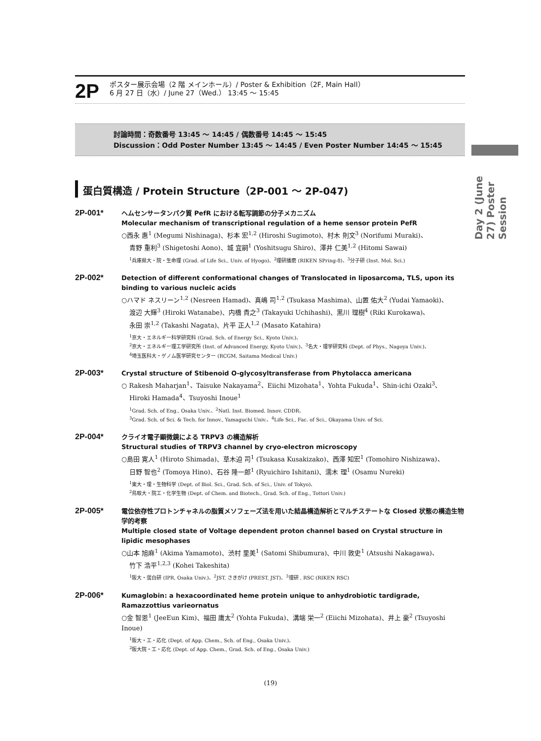2P
ポスター展示会場（2 階 メインホール）/ Poster & Exhibition（2F, Main Hall）
6 月 27 日（水）/ June 27（Wed.） 13:45 ～ 15:45
討論時間：奇数番号 13:45 ～ 14:45 / 偶数番号 14:45 ～ 15:45
Discussion：Odd Poster Number 13:45 ～ 14:45 / Even Poster Number 14:45 ～ 15:45
Day 2 (June 27) Poster Session
蛋白質構造 / Protein Structure（2P-001 ～ 2P-047)
2P-001*
ヘムセンサータンパク質 PefR における転写調節の分子メカニズム
Molecular mechanism of transcriptional regulation of a heme sensor protein PefR
○西永 惠<sup>1</sup> (Megumi Nishinaga)、杉本 宏<sup>1,2</sup> (Hiroshi Sugimoto)、村木 則文<sup>3</sup> (Norifumi Muraki)、
青野 重利<sup>3</sup> (Shigetoshi Aono)、城 宜嗣<sup>1</sup> (Yoshitsugu Shiro)、澤井 仁美<sup>1,2</sup> (Hitomi Sawai)
<sup>1</sup> 兵庫県大・院・生命理 (Grad. of Life Sci., Univ. of Hyogo)、<sup>2</sup>理研播磨 (RIKEN SPring-8)、<sup>3</sup>分子研 (Inst. Mol. Sci.)
2P-002*
Detection of different conformational changes of Translocated in liposarcoma, TLS, upon its binding to various nucleic acids
○ハマド ネスリーン<sup>1,2</sup> (Nesreen Hamad)、真嶋 司<sup>1,2</sup> (Tsukasa Mashima)、山置 佑大<sup>2</sup> (Yudai Yamaoki)、
渡辺 大輝<sup>3</sup> (Hiroki Watanabe)、内橋 貴之<sup>3</sup> (Takayuki Uchihashi)、黒川 理樹<sup>4</sup> (Riki Kurokawa)、
永田 崇<sup>1,2</sup> (Takashi Nagata)、片平 正人<sup>1,2</sup> (Masato Katahira)
<sup>1</sup> 京大・エネルギー科学研究科 (Grad. Sch. of Energy Sci., Kyoto Univ.)、
<sup>2</sup> 京大・エネルギー理工学研究所 (Inst. of Advanced Energy, Kyoto Univ.)、<sup>3</sup>名大・理学研究科 (Dept. of Phys., Nagoya Univ.)、
<sup>4</sup> 埼玉医科大・ゲノム医学研究センター (RCGM, Saitama Medical Univ.)
2P-003*
Crystal structure of Stibenoid O-glycosyltransferase from Phytolacca americana
○ Rakesh Maharjan<sup>1</sup>、Taisuke Nakayama<sup>2</sup>、Eiichi Mizohata<sup>1</sup>、Yohta Fukuda<sup>1</sup>、Shin-ichi Ozaki<sup>3</sup>、
Hiroki Hamada<sup>4</sup>、Tsuyoshi Inoue<sup>1</sup>
<sup>1</sup> Grad. Sch. of Eng., Osaka Univ.、<sup>2</sup>Natl. Inst. Biomed. Innov. CDDR、
<sup>3</sup> Grad. Sch. of Sci. & Tech. for Innov., Yamaguchi Univ.、<sup>4</sup>Life Sci., Fac. of Sci., Okayama Univ. of Sci.
2P-004*
クライオ電子顕微鏡による TRPV3 の構造解析
Structural studies of TRPV3 channel by cryo-electron microscopy
○島田 寛人<sup>1</sup> (Hiroto Shimada)、草木迫 司<sup>1</sup> (Tsukasa Kusakizako)、西澤 知宏<sup>1</sup> (Tomohiro Nishizawa)、
日野 智也<sup>2</sup> (Tomoya Hino)、石谷 隆一郎<sup>1</sup> (Ryuichiro Ishitani)、濡木 理<sup>1</sup> (Osamu Nureki)
<sup>1</sup> 東大・理・生物科学 (Dept. of Biol. Sci., Grad. Sch. of Sci., Univ. of Tokyo)、
<sup>2</sup> 鳥取大・院工・化学生物 (Dept. of Chem. and Biotech., Grad. Sch. of Eng., Tottori Univ.)
2P-005*
電位依存性プロトンチャネルの脂質メソフェーズ法を用いた結晶構造解析とマルチステートな Closed 状態の構造生物学的考察
Multiple closed state of Voltage dependent proton channel based on Crystal structure in lipidic mesophases
○山本 旭麻<sup>1</sup> (Akima Yamamoto)、渋村 里美<sup>1</sup> (Satomi Shibumura)、中川 敦史<sup>1</sup> (Atsushi Nakagawa)、
竹下 浩平<sup>1,2,3</sup> (Kohei Takeshita)
<sup>1</sup> 阪大・蛋白研 (IPR, Osaka Univ.)、<sup>2</sup>JST, さきがけ (PREST, JST)、<sup>3</sup>理研 , RSC (RIKEN RSC)
2P-006*
Kumaglobin: a hexacoordinated heme protein unique to anhydrobiotic tardigrade, Ramazzottius varieornatus
○金 智恩<sup>1</sup> (JeeEun Kim)、福田 庸太<sup>2</sup> (Yohta Fukuda)、溝端 栄一<sup>2</sup> (Eiichi Mizohata)、井上 豪<sup>2</sup> (Tsuyoshi Inoue)
<sup>1</sup> 阪大・工・応化 (Dept. of App. Chem., Sch. of Eng., Osaka Univ.)、
<sup>2</sup> 阪大院・工・応化 (Dept. of App. Chem., Grad. Sch. of Eng., Osaka Univ.)
(19)